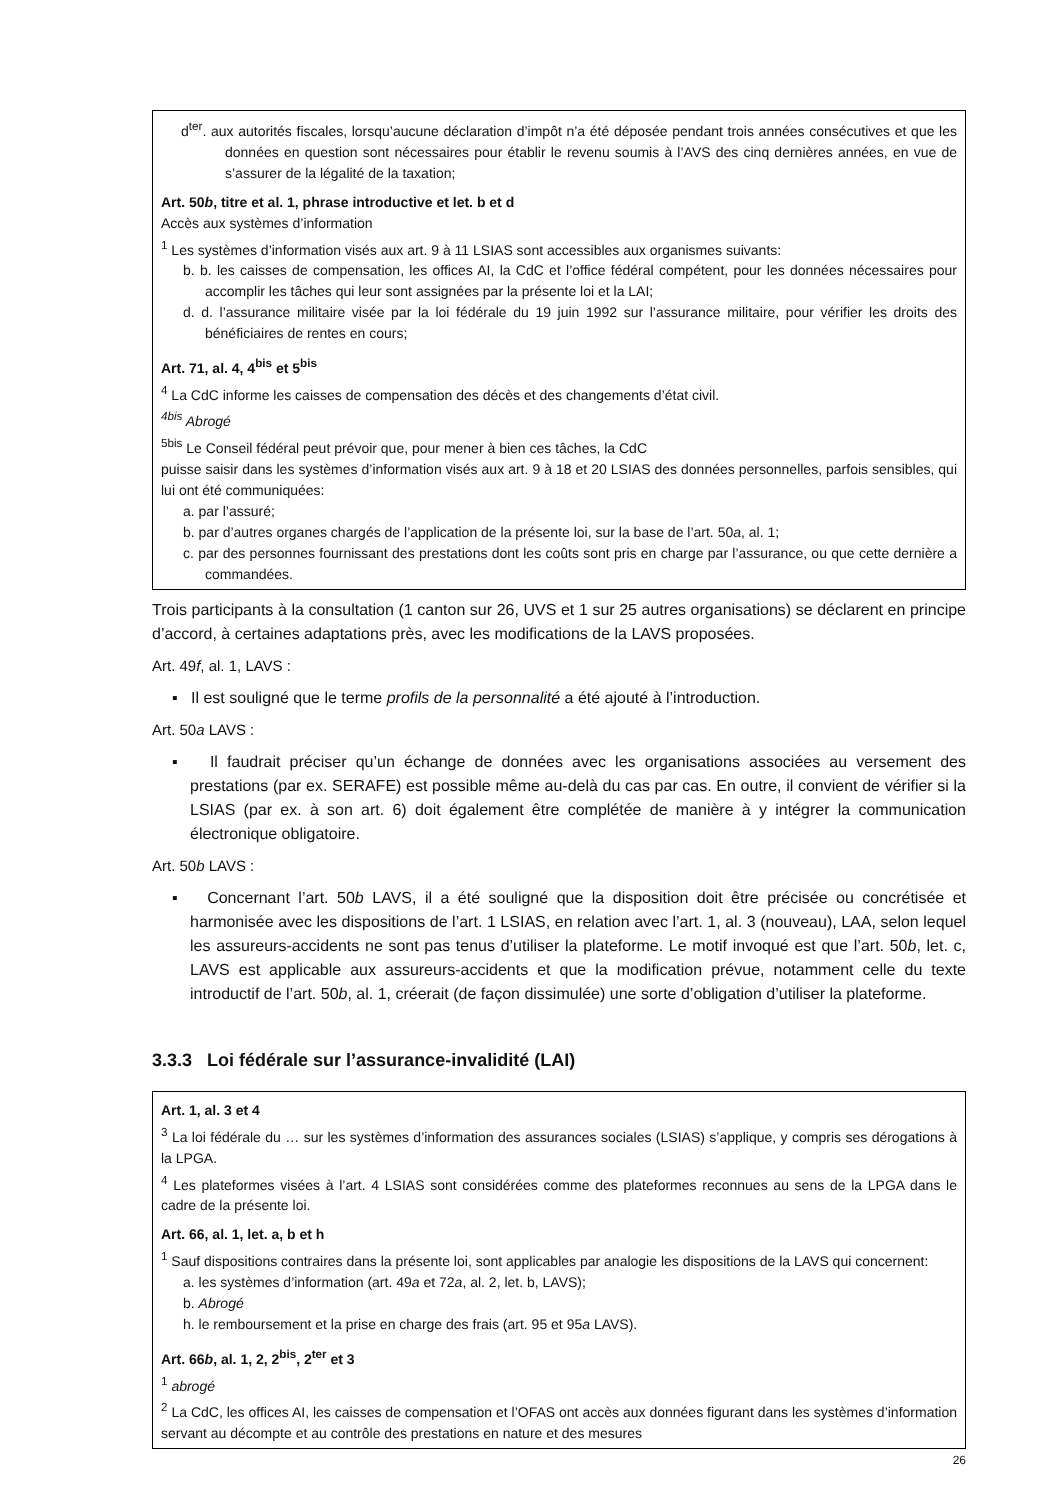d<sup>ter</sup>. aux autorités fiscales, lorsqu’aucune déclaration d’impôt n’a été déposée pendant trois années consécutives et que les données en question sont nécessaires pour établir le revenu soumis à l’AVS des cinq dernières années, en vue de s’assurer de la légalité de la taxation;
Art. 50b, titre et al. 1, phrase introductive et let. b et d
Accès aux systèmes d’information
<sup>1</sup> Les systèmes d’information visés aux art. 9 à 11 LSIAS sont accessibles aux organismes suivants:
b. b. les caisses de compensation, les offices AI, la CdC et l’office fédéral compétent, pour les données nécessaires pour accomplir les tâches qui leur sont assignées par la présente loi et la LAI;
d. d. l’assurance militaire visée par la loi fédérale du 19 juin 1992 sur l’assurance militaire, pour vérifier les droits des bénéficiaires de rentes en cours;
Art. 71, al. 4, 4<sup>bis</sup> et 5<sup>bis</sup>
<sup>4</sup> La CdC informe les caisses de compensation des décès et des changements d’état civil.
<sup>4bis</sup> Abrogé
<sup>5bis</sup> Le Conseil fédéral peut prévoir que, pour mener à bien ces tâches, la CdC
puisse saisir dans les systèmes d’information visés aux art. 9 à 18 et 20 LSIAS des données personnelles, parfois sensibles, qui lui ont été communiquées:
a. par l’assuré;
b. par d’autres organes chargés de l’application de la présente loi, sur la base de l’art. 50a, al. 1;
c. par des personnes fournissant des prestations dont les coûts sont pris en charge par l’assurance, ou que cette dernière a commandées.
Trois participants à la consultation (1 canton sur 26, UVS et 1 sur 25 autres organisations) se déclarent en principe d’accord, à certaines adaptations près, avec les modifications de la LAVS proposées.
Art. 49f, al. 1, LAVS :
▪ Il est souligné que le terme profils de la personnalité a été ajouté à l’introduction.
Art. 50a LAVS :
▪ Il faudrait préciser qu’un échange de données avec les organisations associées au versement des prestations (par ex. SERAFE) est possible même au-delà du cas par cas. En outre, il convient de vérifier si la LSIAS (par ex. à son art. 6) doit également être complétée de manière à y intégrer la communication électronique obligatoire.
Art. 50b LAVS :
▪ Concernant l’art. 50b LAVS, il a été souligné que la disposition doit être précisée ou concrétisée et harmonisée avec les dispositions de l’art. 1 LSIAS, en relation avec l’art. 1, al. 3 (nouveau), LAA, selon lequel les assureurs-accidents ne sont pas tenus d’utiliser la plateforme. Le motif invoqué est que l’art. 50b, let. c, LAVS est applicable aux assureurs-accidents et que la modification prévue, notamment celle du texte introductif de l’art. 50b, al. 1, créerait (de façon dissimulée) une sorte d’obligation d’utiliser la plateforme.
3.3.3 Loi fédérale sur l’assurance-invalidité (LAI)
Art. 1, al. 3 et 4
<sup>3</sup> La loi fédérale du … sur les systèmes d’information des assurances sociales (LSIAS) s’applique, y compris ses dérogations à la LPGA.
<sup>4</sup> Les plateformes visées à l’art. 4 LSIAS sont considérées comme des plateformes reconnues au sens de la LPGA dans le cadre de la présente loi.
Art. 66, al. 1, let. a, b et h
<sup>1</sup> Sauf dispositions contraires dans la présente loi, sont applicables par analogie les dispositions de la LAVS qui concernent:
a. les systèmes d’information (art. 49a et 72a, al. 2, let. b, LAVS);
b. Abrogé
h. le remboursement et la prise en charge des frais (art. 95 et 95a LAVS).
Art. 66b, al. 1, 2, 2<sup>bis</sup>, 2<sup>ter</sup> et 3
<sup>1</sup> abrogé
<sup>2</sup> La CdC, les offices AI, les caisses de compensation et l’OFAS ont accès aux données figurant dans les systèmes d’information servant au décompte et au contrôle des prestations en nature et des mesures
26